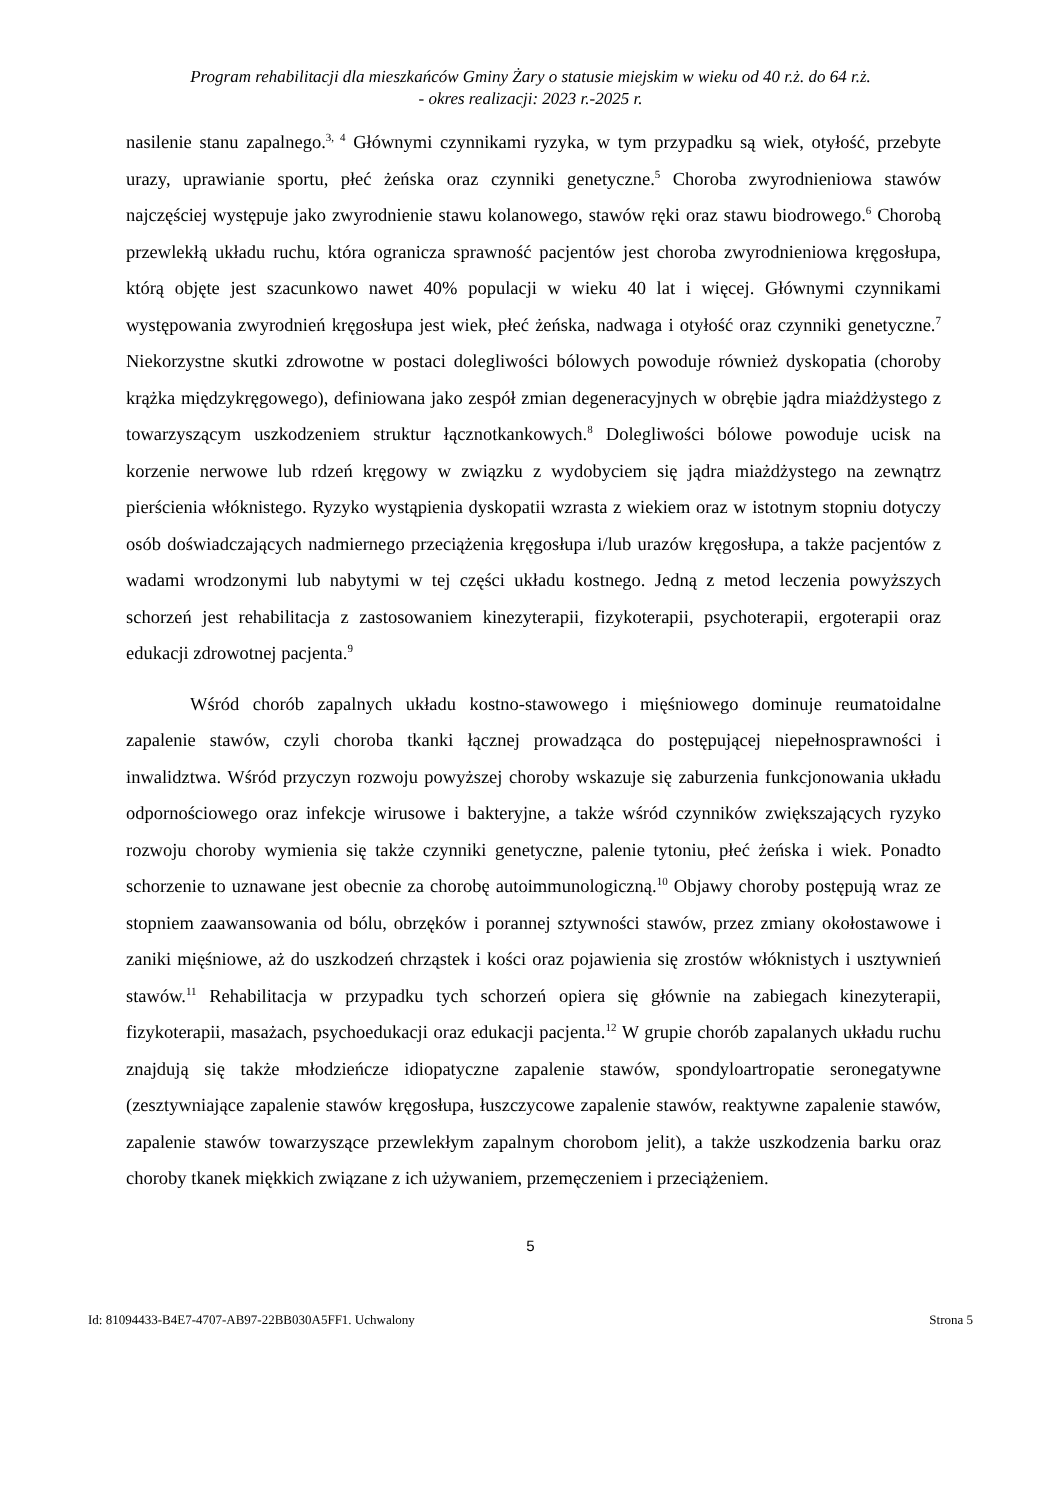Program rehabilitacji dla mieszkańców Gminy Żary o statusie miejskim w wieku od 40 r.ż. do 64 r.ż.
- okres realizacji: 2023 r.-2025 r.
nasilenie stanu zapalnego.<sup>3, 4</sup> Głównymi czynnikami ryzyka, w tym przypadku są wiek, otyłość, przebyte urazy, uprawianie sportu, płeć żeńska oraz czynniki genetyczne.<sup>5</sup> Choroba zwyrodnieniowa stawów najczęściej występuje jako zwyrodnienie stawu kolanowego, stawów ręki oraz stawu biodrowego.<sup>6</sup> Chorobą przewlekłą układu ruchu, która ogranicza sprawność pacjentów jest choroba zwyrodnieniowa kręgosłupa, którą objęte jest szacunkowo nawet 40% populacji w wieku 40 lat i więcej. Głównymi czynnikami występowania zwyrodnień kręgosłupa jest wiek, płeć żeńska, nadwaga i otyłość oraz czynniki genetyczne.<sup>7</sup> Niekorzystne skutki zdrowotne w postaci dolegliwości bólowych powoduje również dyskopatia (choroby krążka międzykręgowego), definiowana jako zespół zmian degeneracyjnych w obrębie jądra miażdżystego z towarzyszącym uszkodzeniem struktur łącznotkankowych.<sup>8</sup> Dolegliwości bólowe powoduje ucisk na korzenie nerwowe lub rdzeń kręgowy w związku z wydobyciem się jądra miażdżystego na zewnątrz pierścienia włóknistego. Ryzyko wystąpienia dyskopatii wzrasta z wiekiem oraz w istotnym stopniu dotyczy osób doświadczających nadmiernego przeciążenia kręgosłupa i/lub urazów kręgosłupa, a także pacjentów z wadami wrodzonymi lub nabytymi w tej części układu kostnego. Jedną z metod leczenia powyższych schorzeń jest rehabilitacja z zastosowaniem kinezyterapii, fizykoterapii, psychoterapii, ergoterapii oraz edukacji zdrowotnej pacjenta.<sup>9</sup>
Wśród chorób zapalnych układu kostno-stawowego i mięśniowego dominuje reumatoidalne zapalenie stawów, czyli choroba tkanki łącznej prowadząca do postępującej niepełnosprawności i inwalidztwa. Wśród przyczyn rozwoju powyższej choroby wskazuje się zaburzenia funkcjonowania układu odpornościowego oraz infekcje wirusowe i bakteryjne, a także wśród czynników zwiększających ryzyko rozwoju choroby wymienia się także czynniki genetyczne, palenie tytoniu, płeć żeńska i wiek. Ponadto schorzenie to uznawane jest obecnie za chorobę autoimmunologiczną.<sup>10</sup> Objawy choroby postępują wraz ze stopniem zaawansowania od bólu, obrzęków i porannej sztywności stawów, przez zmiany okołostawowe i zaniki mięśniowe, aż do uszkodzeń chrząstek i kości oraz pojawienia się zrostów włóknistych i usztywnień stawów.<sup>11</sup> Rehabilitacja w przypadku tych schorzeń opiera się głównie na zabiegach kinezyterapii, fizykoterapii, masażach, psychoedukacji oraz edukacji pacjenta.<sup>12</sup> W grupie chorób zapalanych układu ruchu znajdują się także młodzieńcze idiopatyczne zapalenie stawów, spondyloartropatie seronegatywne (zesztywniające zapalenie stawów kręgosłupa, łuszczycowe zapalenie stawów, reaktywne zapalenie stawów, zapalenie stawów towarzyszące przewlekłym zapalnym chorobom jelit), a także uszkodzenia barku oraz choroby tkanek miękkich związane z ich używaniem, przemęczeniem i przeciążeniem.
5
Id: 81094433-B4E7-4707-AB97-22BB030A5FF1. Uchwalony Strona 5